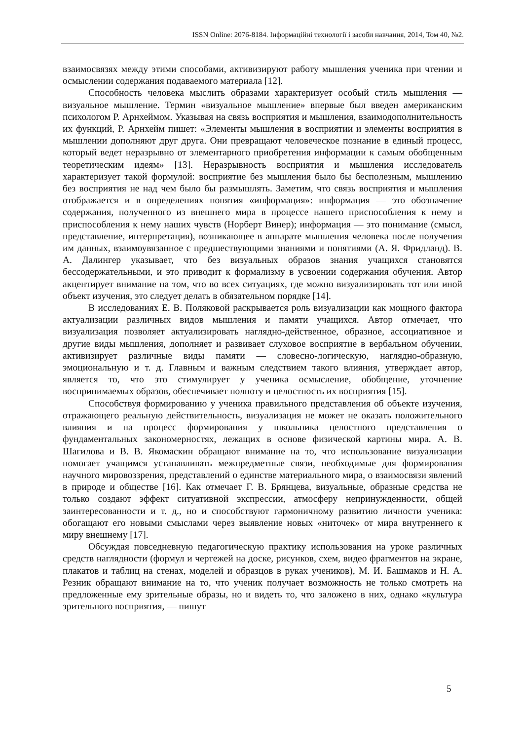ISSN Online: 2076-8184. Інформаційні технології і засоби навчання, 2014, Том 40, №2.
взаимосвязях между этими способами, активизируют работу мышления ученика при чтении и осмыслении содержания подаваемого материала [12].
Способность человека мыслить образами характеризует особый стиль мышления — визуальное мышление. Термин «визуальное мышление» впервые был введен американским психологом Р. Арнхеймом. Указывая на связь восприятия и мышления, взаимодополнительность их функций, Р. Арнхейм пишет: «Элементы мышления в восприятии и элементы восприятия в мышлении дополняют друг друга. Они превращают человеческое познание в единый процесс, который ведет неразрывно от элементарного приобретения информации к самым обобщенным теоретическим идеям» [13]. Неразрывность восприятия и мышления исследователь характеризует такой формулой: восприятие без мышления было бы бесполезным, мышлению без восприятия не над чем было бы размышлять. Заметим, что связь восприятия и мышления отображается и в определениях понятия «информация»: информация — это обозначение содержания, полученного из внешнего мира в процессе нашего приспособления к нему и приспособления к нему наших чувств (Норберт Винер); информация — это понимание (смысл, представление, интерпретация), возникающее в аппарате мышления человека после получения им данных, взаимоувязанное с предшествующими знаниями и понятиями (А. Я. Фридланд). В. А. Далингер указывает, что без визуальных образов знания учащихся становятся бессодержательными, и это приводит к формализму в усвоении содержания обучения. Автор акцентирует внимание на том, что во всех ситуациях, где можно визуализировать тот или иной объект изучения, это следует делать в обязательном порядке [14].
В исследованиях Е. В. Поляковой раскрывается роль визуализации как мощного фактора актуализации различных видов мышления и памяти учащихся. Автор отмечает, что визуализация позволяет актуализировать наглядно-действенное, образное, ассоциативное и другие виды мышления, дополняет и развивает слуховое восприятие в вербальном обучении, активизирует различные виды памяти — словесно-логическую, наглядно-образную, эмоциональную и т. д. Главным и важным следствием такого влияния, утверждает автор, является то, что это стимулирует у ученика осмысление, обобщение, уточнение воспринимаемых образов, обеспечивает полноту и целостность их восприятия [15].
Способствуя формированию у ученика правильного представления об объекте изучения, отражающего реальную действительность, визуализация не может не оказать положительного влияния и на процесс формирования у школьника целостного представления о фундаментальных закономерностях, лежащих в основе физической картины мира. А. В. Шагилова и В. В. Якомаскин обращают внимание на то, что использование визуализации помогает учащимся устанавливать межпредметные связи, необходимые для формирования научного мировоззрения, представлений о единстве материального мира, о взаимосвязи явлений в природе и обществе [16]. Как отмечает Г. В. Брянцева, визуальные, образные средства не только создают эффект ситуативной экспрессии, атмосферу непринужденности, общей заинтересованности и т. д., но и способствуют гармоничному развитию личности ученика: обогащают его новыми смыслами через выявление новых «ниточек» от мира внутреннего к миру внешнему [17].
Обсуждая повседневную педагогическую практику использования на уроке различных средств наглядности (формул и чертежей на доске, рисунков, схем, видео фрагментов на экране, плакатов и таблиц на стенах, моделей и образцов в руках учеников), М. И. Башмаков и Н. А. Резник обращают внимание на то, что ученик получает возможность не только смотреть на предложенные ему зрительные образы, но и видеть то, что заложено в них, однако «культура зрительного восприятия, — пишут
5